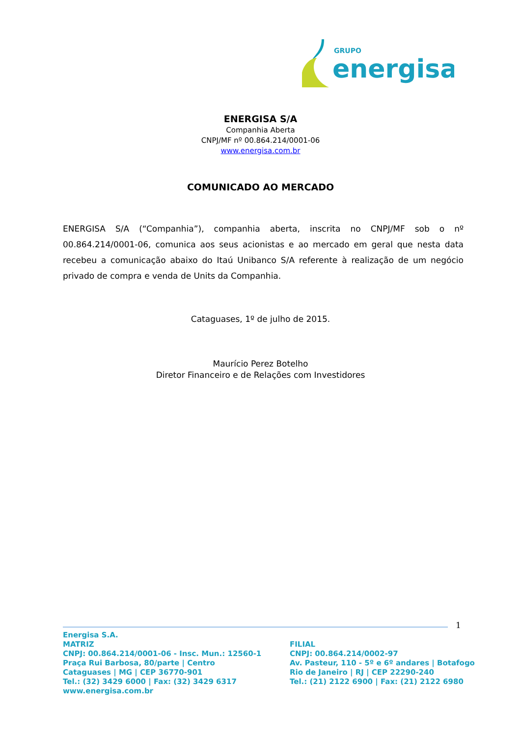GRUPO
energisa
ENERGISA S/A
Companhia Aberta
CNPJ/MF nº 00.864.214/0001-06
www.energisa.com.br
COMUNICADO AO MERCADO
ENERGISA S/A (“Companhia”), companhia aberta, inscrita no CNPJ/MF sob o nº 00.864.214/0001-06, comunica aos seus acionistas e ao mercado em geral que nesta data recebeu a comunicação abaixo do Itaú Unibanco S/A referente à realização de um negócio privado de compra e venda de Units da Companhia.
Cataguases, 1º de julho de 2015.
Maurício Perez Botelho
Diretor Financeiro e de Relações com Investidores
1
Energisa S.A.
MATRIZ
CNPJ: 00.864.214/0001-06 - Insc. Mun.: 12560-1
Praça Rui Barbosa, 80/parte | Centro
Cataguases | MG | CEP 36770-901
Tel.: (32) 3429 6000 | Fax: (32) 3429 6317
www.energisa.com.br
FILIAL
CNPJ: 00.864.214/0002-97
Av. Pasteur, 110 - 5º e 6º andares | Botafogo
Rio de Janeiro | RJ | CEP 22290-240
Tel.: (21) 2122 6900 | Fax: (21) 2122 6980